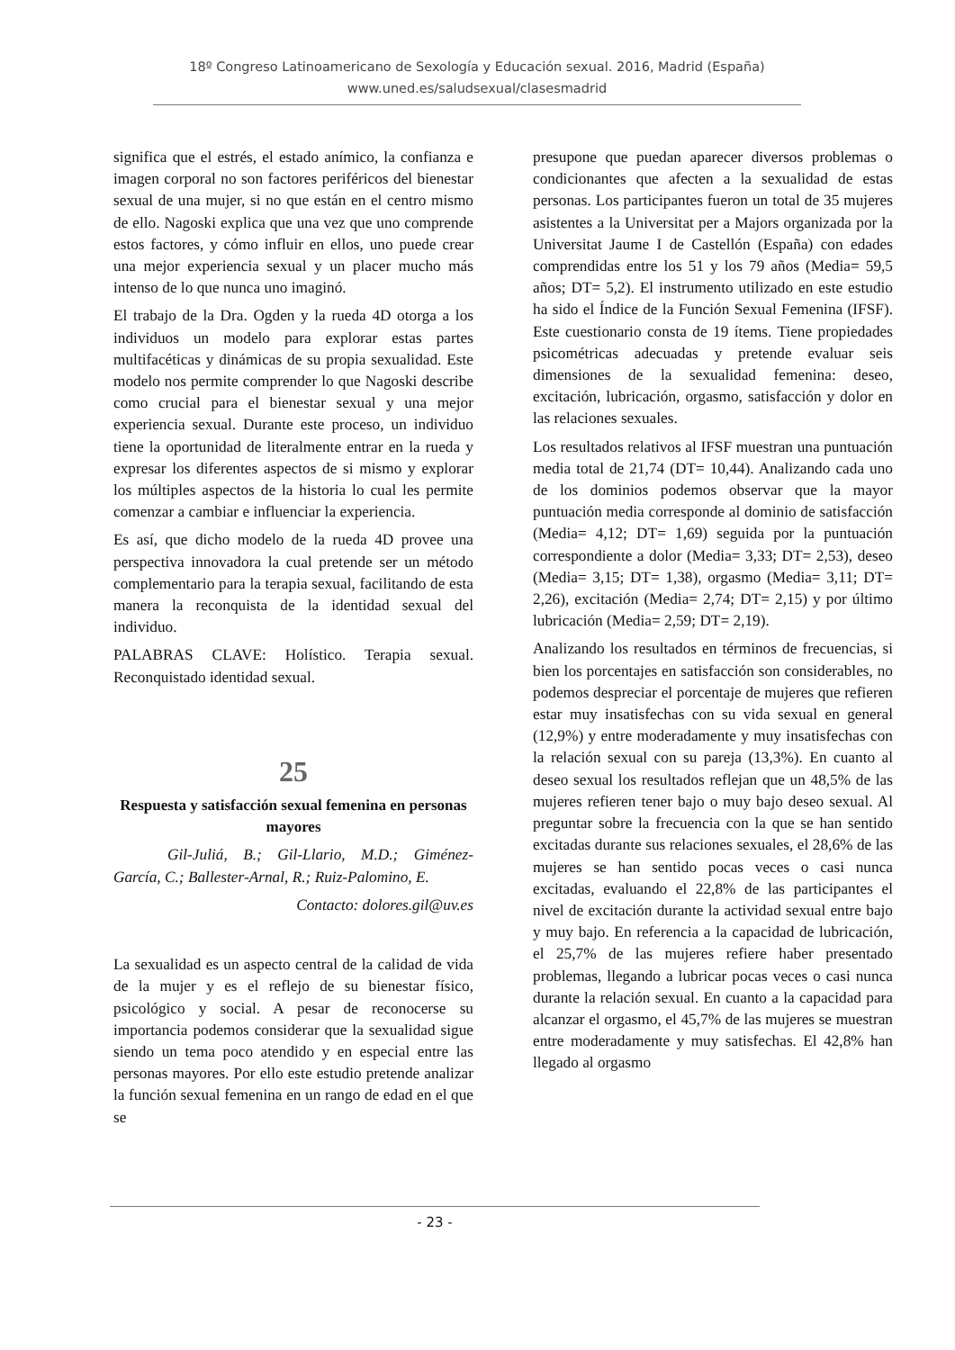18º Congreso Latinoamericano de Sexología y Educación sexual. 2016, Madrid (España)
www.uned.es/saludsexual/clasesmadrid
significa que el estrés, el estado anímico, la confianza e imagen corporal no son factores periféricos del bienestar sexual de una mujer, si no que están en el centro mismo de ello. Nagoski explica que una vez que uno comprende estos factores, y cómo influir en ellos, uno puede crear una mejor experiencia sexual y un placer mucho más intenso de lo que nunca uno imaginó.
El trabajo de la Dra. Ogden y la rueda 4D otorga a los individuos un modelo para explorar estas partes multifacéticas y dinámicas de su propia sexualidad. Este modelo nos permite comprender lo que Nagoski describe como crucial para el bienestar sexual y una mejor experiencia sexual. Durante este proceso, un individuo tiene la oportunidad de literalmente entrar en la rueda y expresar los diferentes aspectos de si mismo y explorar los múltiples aspectos de la historia lo cual les permite comenzar a cambiar e influenciar la experiencia.
Es así, que dicho modelo de la rueda 4D provee una perspectiva innovadora la cual pretende ser un método complementario para la terapia sexual, facilitando de esta manera la reconquista de la identidad sexual del individuo.
PALABRAS CLAVE: Holístico. Terapia sexual. Reconquistado identidad sexual.
25
Respuesta y satisfacción sexual femenina en personas mayores
Gil-Juliá, B.; Gil-Llario, M.D.; Giménez-García, C.; Ballester-Arnal, R.; Ruiz-Palomino, E.
Contacto: dolores.gil@uv.es
La sexualidad es un aspecto central de la calidad de vida de la mujer y es el reflejo de su bienestar físico, psicológico y social. A pesar de reconocerse su importancia podemos considerar que la sexualidad sigue siendo un tema poco atendido y en especial entre las personas mayores. Por ello este estudio pretende analizar la función sexual femenina en un rango de edad en el que se
presupone que puedan aparecer diversos problemas o condicionantes que afecten a la sexualidad de estas personas. Los participantes fueron un total de 35 mujeres asistentes a la Universitat per a Majors organizada por la Universitat Jaume I de Castellón (España) con edades comprendidas entre los 51 y los 79 años (Media= 59,5 años; DT= 5,2). El instrumento utilizado en este estudio ha sido el Índice de la Función Sexual Femenina (IFSF). Este cuestionario consta de 19 ítems. Tiene propiedades psicométricas adecuadas y pretende evaluar seis dimensiones de la sexualidad femenina: deseo, excitación, lubricación, orgasmo, satisfacción y dolor en las relaciones sexuales.
Los resultados relativos al IFSF muestran una puntuación media total de 21,74 (DT= 10,44). Analizando cada uno de los dominios podemos observar que la mayor puntuación media corresponde al dominio de satisfacción (Media= 4,12; DT= 1,69) seguida por la puntuación correspondiente a dolor (Media= 3,33; DT= 2,53), deseo (Media= 3,15; DT= 1,38), orgasmo (Media= 3,11; DT= 2,26), excitación (Media= 2,74; DT= 2,15) y por último lubricación (Media= 2,59; DT= 2,19).
Analizando los resultados en términos de frecuencias, si bien los porcentajes en satisfacción son considerables, no podemos despreciar el porcentaje de mujeres que refieren estar muy insatisfechas con su vida sexual en general (12,9%) y entre moderadamente y muy insatisfechas con la relación sexual con su pareja (13,3%). En cuanto al deseo sexual los resultados reflejan que un 48,5% de las mujeres refieren tener bajo o muy bajo deseo sexual. Al preguntar sobre la frecuencia con la que se han sentido excitadas durante sus relaciones sexuales, el 28,6% de las mujeres se han sentido pocas veces o casi nunca excitadas, evaluando el 22,8% de las participantes el nivel de excitación durante la actividad sexual entre bajo y muy bajo. En referencia a la capacidad de lubricación, el 25,7% de las mujeres refiere haber presentado problemas, llegando a lubricar pocas veces o casi nunca durante la relación sexual. En cuanto a la capacidad para alcanzar el orgasmo, el 45,7% de las mujeres se muestran entre moderadamente y muy satisfechas. El 42,8% han llegado al orgasmo
- 23 -